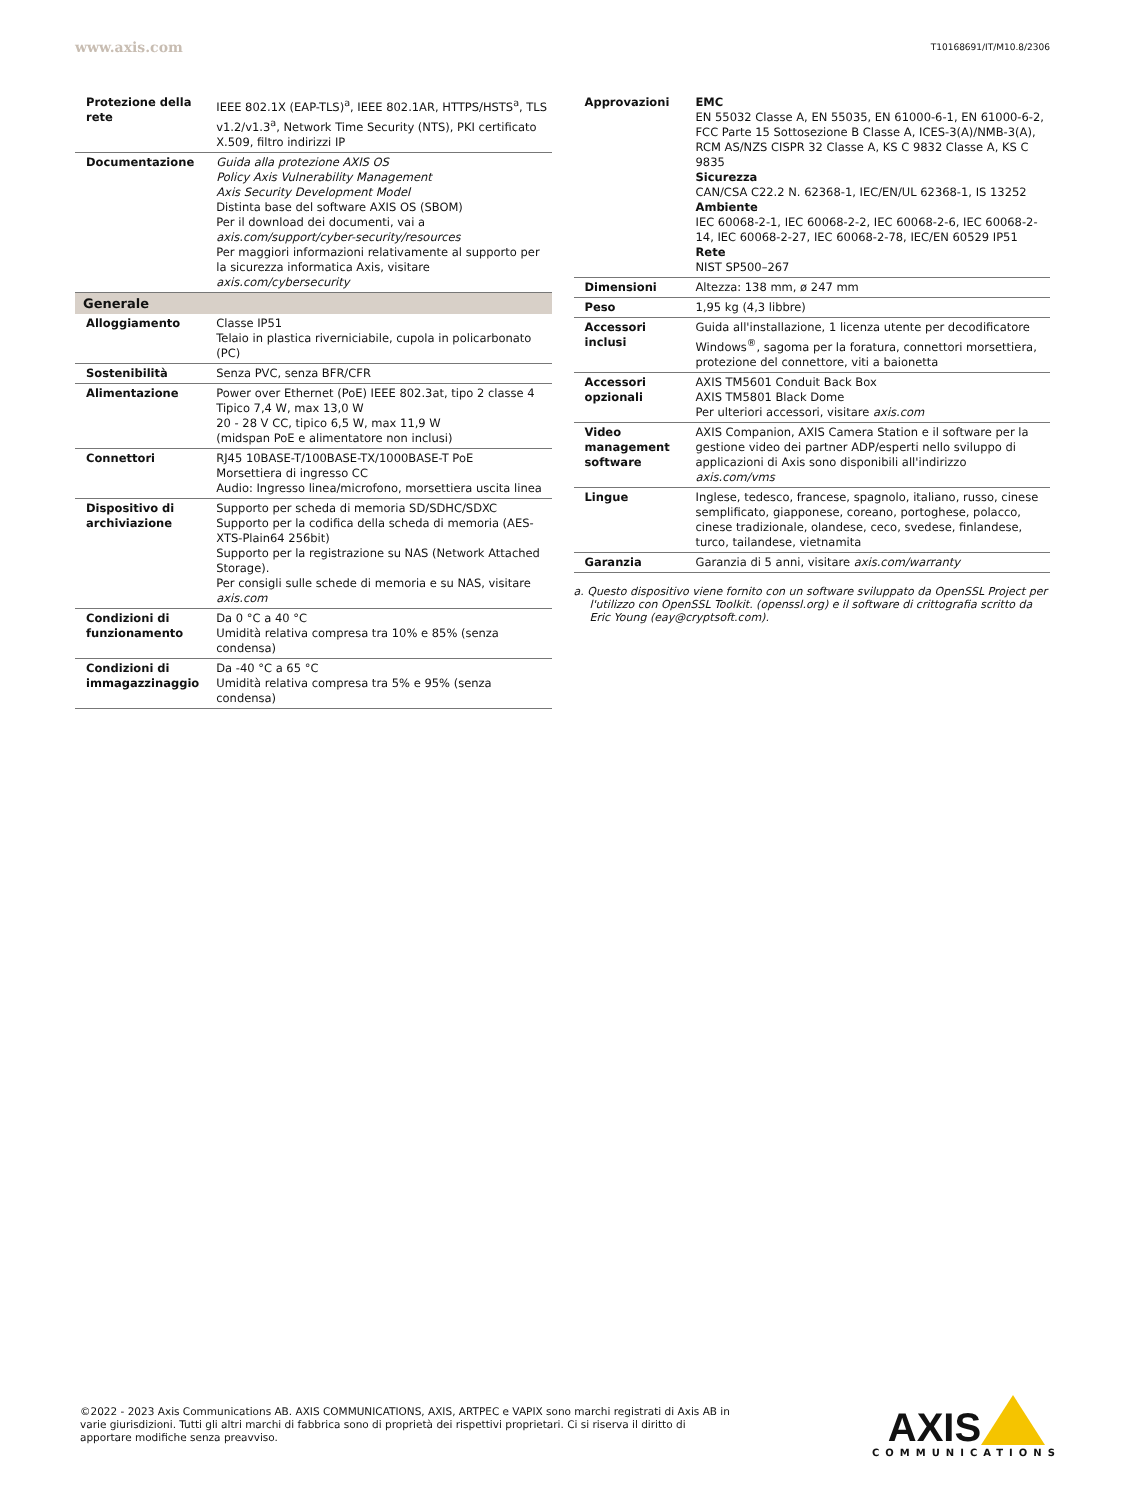www.axis.com T10168691/IT/M10.8/2306
| Protezione della rete | IEEE 802.1X (EAP-TLS)<sup>a</sup>, IEEE 802.1AR, HTTPS/HSTS<sup>a</sup>, TLS v1.2/v1.3<sup>a</sup>, Network Time Security (NTS), PKI certificato X.509, filtro indirizzi IP |
| Documentazione | Guida alla protezione AXIS OS Policy Axis Vulnerability Management Axis Security Development Model Distinta base del software AXIS OS (SBOM) Per il download dei documenti, vai a axis.com/support/cyber-security/resources Per maggiori informazioni relativamente al supporto per la sicurezza informatica Axis, visitare axis.com/cybersecurity |
| Generale | |
| Alloggiamento | Classe IP51 Telaio in plastica riverniciabile, cupola in policarbonato (PC) |
| Sostenibilità | Senza PVC, senza BFR/CFR |
| Alimentazione | Power over Ethernet (PoE) IEEE 802.3at, tipo 2 classe 4 Tipico 7,4 W, max 13,0 W 20 - 28 V CC, tipico 6,5 W, max 11,9 W (midspan PoE e alimentatore non inclusi) |
| Connettori | RJ45 10BASE-T/100BASE-TX/1000BASE-T PoE Morsettiera di ingresso CC Audio: Ingresso linea/microfono, morsettiera uscita linea |
| Dispositivo di archiviazione | Supporto per scheda di memoria SD/SDHC/SDXC Supporto per la codifica della scheda di memoria (AES-XTS-Plain64 256bit) Supporto per la registrazione su NAS (Network Attached Storage). Per consigli sulle schede di memoria e su NAS, visitare axis.com |
| Condizioni di funzionamento | Da 0 °C a 40 °C Umidità relativa compresa tra 10% e 85% (senza condensa) |
| Condizioni di immagazzinaggio | Da -40 °C a 65 °C Umidità relativa compresa tra 5% e 95% (senza condensa) |
| Approvazioni | EMC EN 55032 Classe A, EN 55035, EN 61000-6-1, EN 61000-6-2, FCC Parte 15 Sottosezione B Classe A, ICES-3(A)/NMB-3(A), RCM AS/NZS CISPR 32 Classe A, KS C 9832 Classe A, KS C 9835 Sicurezza CAN/CSA C22.2 N. 62368-1, IEC/EN/UL 62368-1, IS 13252 Ambiente IEC 60068-2-1, IEC 60068-2-2, IEC 60068-2-6, IEC 60068-2-14, IEC 60068-2-27, IEC 60068-2-78, IEC/EN 60529 IP51 Rete NIST SP500–267 |
| Dimensioni | Altezza: 138 mm, ø 247 mm |
| Peso | 1,95 kg (4,3 libbre) |
| Accessori inclusi | Guida all'installazione, 1 licenza utente per decodificatore Windows<sup>®</sup>, sagoma per la foratura, connettori morsettiera, protezione del connettore, viti a baionetta |
| Accessori opzionali | AXIS TM5601 Conduit Back Box AXIS TM5801 Black Dome Per ulteriori accessori, visitare axis.com |
| Video management software | AXIS Companion, AXIS Camera Station e il software per la gestione video dei partner ADP/esperti nello sviluppo di applicazioni di Axis sono disponibili all'indirizzo axis.com/vms |
| Lingue | Inglese, tedesco, francese, spagnolo, italiano, russo, cinese semplificato, giapponese, coreano, portoghese, polacco, cinese tradizionale, olandese, ceco, svedese, finlandese, turco, tailandese, vietnamita |
| Garanzia | Garanzia di 5 anni, visitare axis.com/warranty |
a. Questo dispositivo viene fornito con un software sviluppato da OpenSSL Project per l'utilizzo con OpenSSL Toolkit. (openssl.org) e il software di crittografia scritto da Eric Young (eay@cryptsoft.com).
©2022 - 2023 Axis Communications AB. AXIS COMMUNICATIONS, AXIS, ARTPEC e VAPIX sono marchi registrati di Axis AB in varie giurisdizioni. Tutti gli altri marchi di fabbrica sono di proprietà dei rispettivi proprietari. Ci si riserva il diritto di apportare modifiche senza preavviso.
AXIS
COMMUNICATIONS